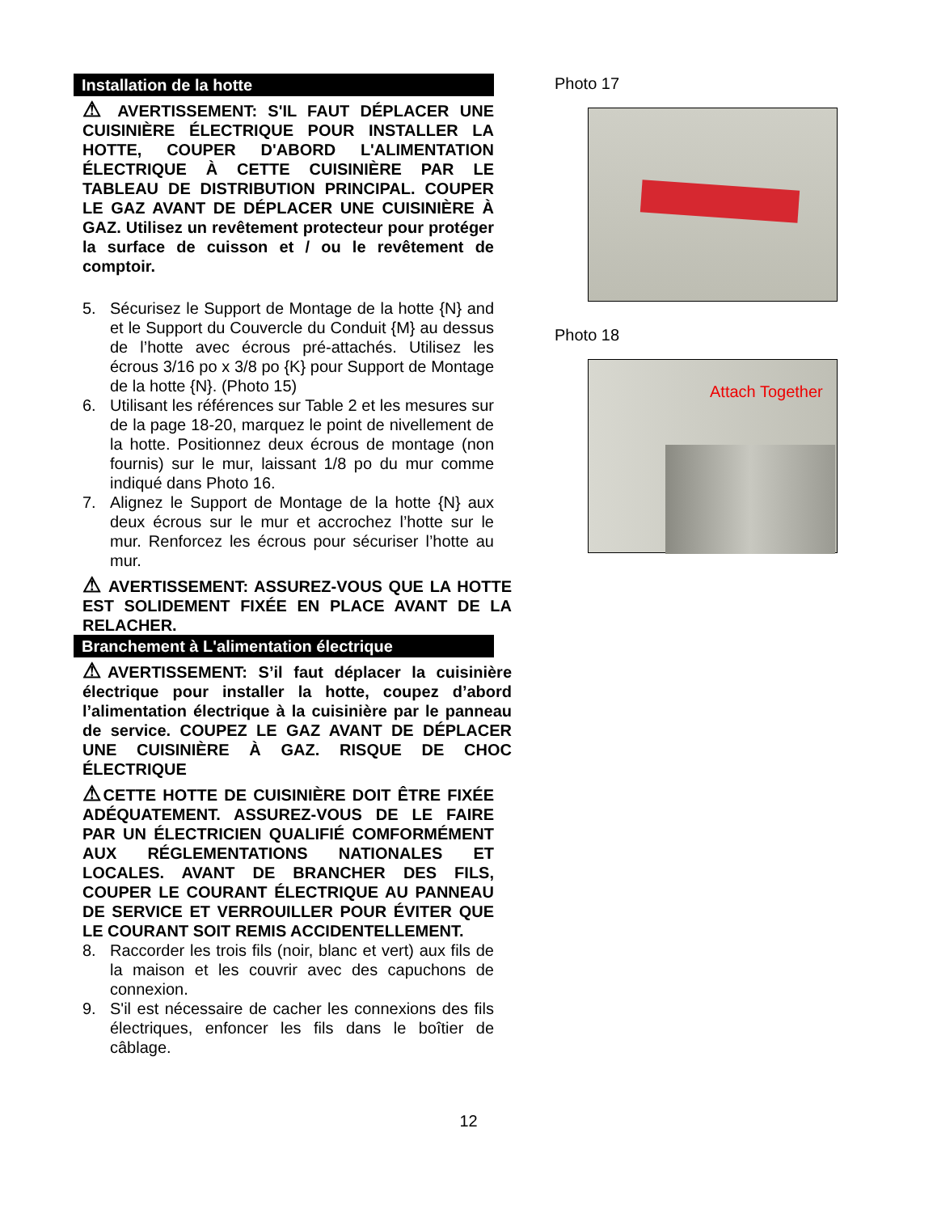Installation de la hotte
⚠ AVERTISSEMENT: S'IL FAUT DÉPLACER UNE CUISINIÈRE ÉLECTRIQUE POUR INSTALLER LA HOTTE, COUPER D'ABORD L'ALIMENTATION ÉLECTRIQUE À CETTE CUISINIÈRE PAR LE TABLEAU DE DISTRIBUTION PRINCIPAL. COUPER LE GAZ AVANT DE DÉPLACER UNE CUISINIÈRE À GAZ. Utilisez un revêtement protecteur pour protéger la surface de cuisson et / ou le revêtement de comptoir.
5. Sécurisez le Support de Montage de la hotte {N} and et le Support du Couvercle du Conduit {M} au dessus de l’hotte avec écrous pré-attachés. Utilisez les écrous 3/16 po x 3/8 po {K} pour Support de Montage de la hotte {N}. (Photo 15)
6. Utilisant les références sur Table 2 et les mesures sur de la page 18-20, marquez le point de nivellement de la hotte. Positionnez deux écrous de montage (non fournis) sur le mur, laissant 1/8 po du mur comme indiqué dans Photo 16.
7. Alignez le Support de Montage de la hotte {N} aux deux écrous sur le mur et accrochez l’hotte sur le mur. Renforcez les écrous pour sécuriser l’hotte au mur.
⚠ AVERTISSEMENT: ASSUREZ-VOUS QUE LA HOTTE EST SOLIDEMENT FIXÉE EN PLACE AVANT DE LA RELACHER.
Branchement à L'alimentation électrique
⚠AVERTISSEMENT: S’il faut déplacer la cuisinière électrique pour installer la hotte, coupez d’abord l’alimentation électrique à la cuisinière par le panneau de service. COUPEZ LE GAZ AVANT DE DÉPLACER UNE CUISINIÈRE À GAZ. RISQUE DE CHOC ÉLECTRIQUE
⚠CETTE HOTTE DE CUISINIÈRE DOIT ÊTRE FIXÉE ADÉQUATEMENT. ASSUREZ-VOUS DE LE FAIRE PAR UN ÉLECTRICIEN QUALIFIÉ COMFORMÉMENT AUX RÉGLEMENTATIONS NATIONALES ET LOCALES. AVANT DE BRANCHER DES FILS, COUPER LE COURANT ÉLECTRIQUE AU PANNEAU DE SERVICE ET VERROUILLER POUR ÉVITER QUE LE COURANT SOIT REMIS ACCIDENTELLEMENT.
8. Raccorder les trois fils (noir, blanc et vert) aux fils de la maison et les couvrir avec des capuchons de connexion.
9. S'il est nécessaire de cacher les connexions des fils électriques, enfoncer les fils dans le boîtier de câblage.
Photo 17
Photo 18
Attach Together
12